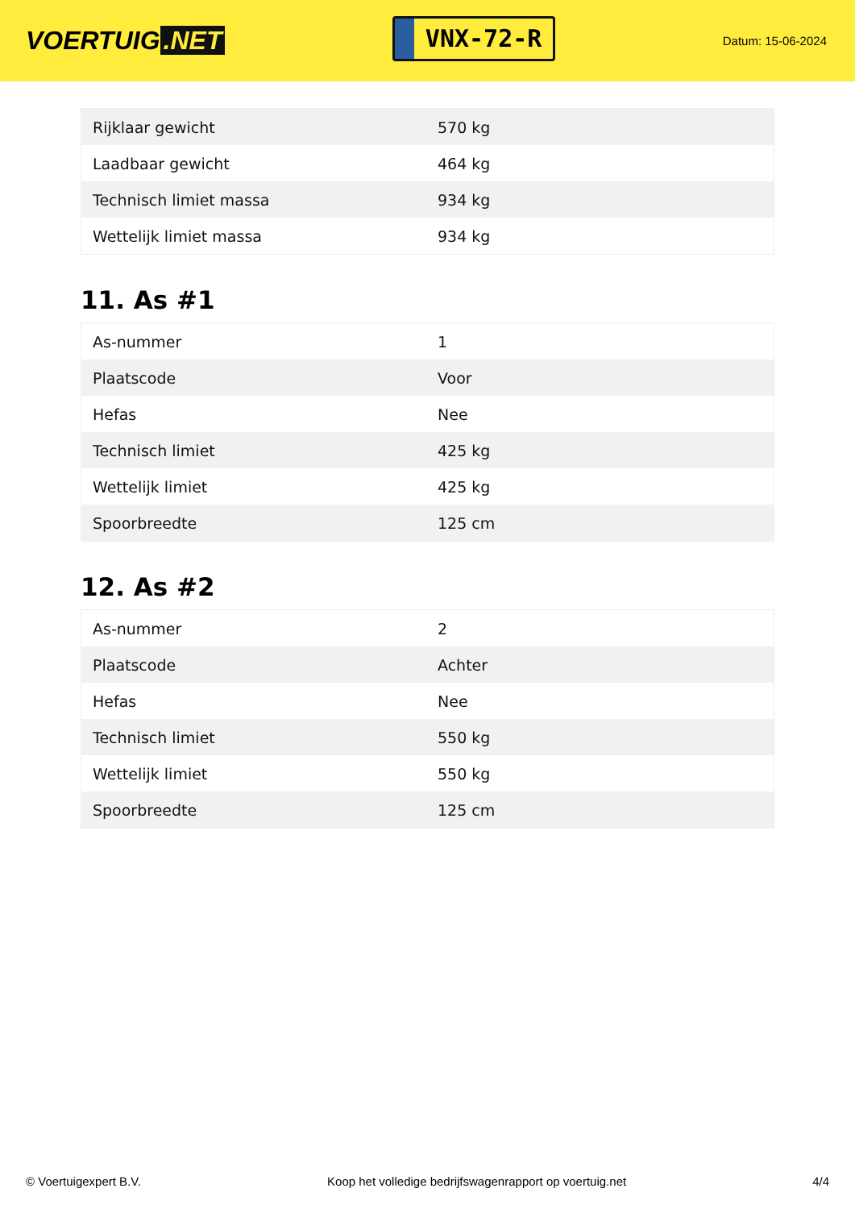VOERTUIG.NET
VNX-72-R
Datum: 15-06-2024
| Rijklaar gewicht | 570 kg |
| Laadbaar gewicht | 464 kg |
| Technisch limiet massa | 934 kg |
| Wettelijk limiet massa | 934 kg |
11. As #1
| As-nummer | 1 |
| Plaatscode | Voor |
| Hefas | Nee |
| Technisch limiet | 425 kg |
| Wettelijk limiet | 425 kg |
| Spoorbreedte | 125 cm |
12. As #2
| As-nummer | 2 |
| Plaatscode | Achter |
| Hefas | Nee |
| Technisch limiet | 550 kg |
| Wettelijk limiet | 550 kg |
| Spoorbreedte | 125 cm |
© Voertuigexpert B.V. Koop het volledige bedrijfswagenrapport op voertuig.net 4/4